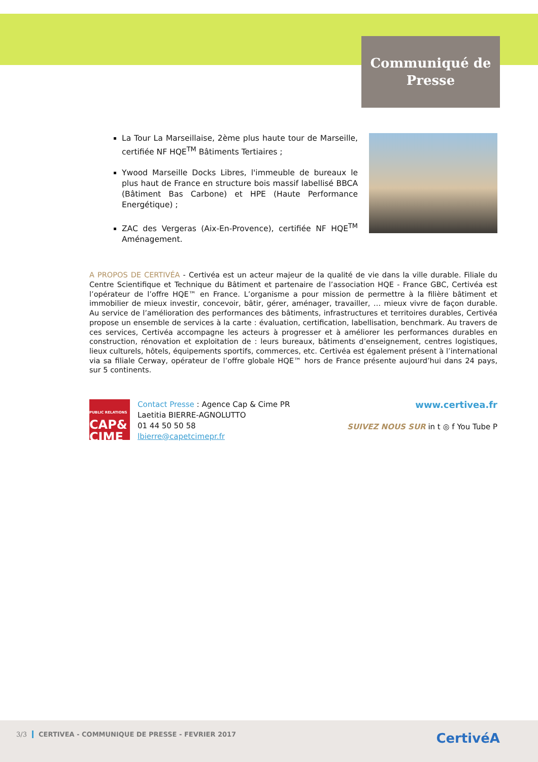Communiqué de
Presse
La Tour La Marseillaise, 2ème plus haute tour de Marseille, certifiée NF HQE<sup>TM</sup> Bâtiments Tertiaires ;
Ywood Marseille Docks Libres, l'immeuble de bureaux le plus haut de France en structure bois massif labellisé BBCA (Bâtiment Bas Carbone) et HPE (Haute Performance Energétique) ;
ZAC des Vergeras (Aix-En-Provence), certifiée NF HQE<sup>TM</sup> Aménagement.
A PROPOS DE CERTIVÉA - Certivéa est un acteur majeur de la qualité de vie dans la ville durable. Filiale du Centre Scientifique et Technique du Bâtiment et partenaire de l’association HQE - France GBC, Certivéa est l’opérateur de l’offre HQE™ en France. L’organisme a pour mission de permettre à la filière bâtiment et immobilier de mieux investir, concevoir, bâtir, gérer, aménager, travailler, … mieux vivre de façon durable. Au service de l’amélioration des performances des bâtiments, infrastructures et territoires durables, Certivéa propose un ensemble de services à la carte : évaluation, certification, labellisation, benchmark. Au travers de ces services, Certivéa accompagne les acteurs à progresser et à améliorer les performances durables en construction, rénovation et exploitation de : leurs bureaux, bâtiments d’enseignement, centres logistiques, lieux culturels, hôtels, équipements sportifs, commerces, etc. Certivéa est également présent à l’international via sa filiale Cerway, opérateur de l’offre globale HQE™ hors de France présente aujourd’hui dans 24 pays, sur 5 continents.
PUBLIC RELATIONS
CAP&
CIME
Contact Presse : Agence Cap & Cime PR
Laetitia BIERRE-AGNOLUTTO
01 44 50 50 58
lbierre@capetcimepr.fr
www.certivea.fr
SUIVEZ NOUS SUR in t ◎ f You Tube P
3/3 CERTIVEA - COMMUNIQUE DE PRESSE - FEVRIER 2017 CertivéA